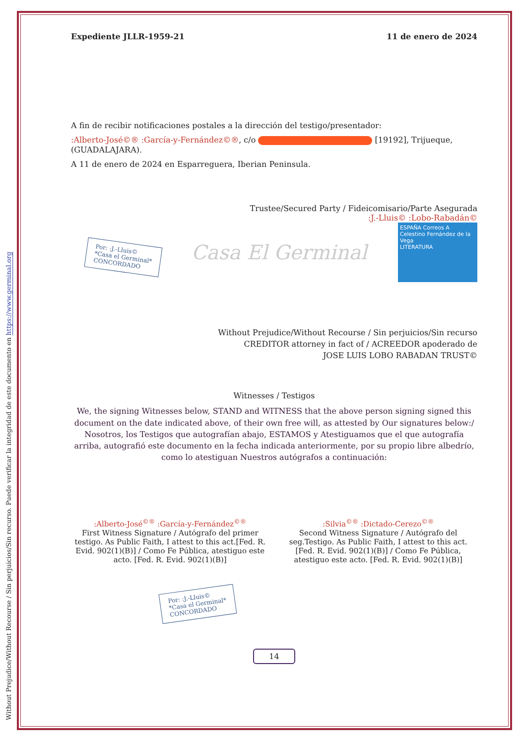Without Prejudice/Without Recourse / Sin perjuicios/Sin recurso. Puede verificar la integridad de este documento en https://www.germinal.org
Expediente JLLR-1959-21 11 de enero de 2024
A fin de recibir notificaciones postales a la dirección del testigo/presentador:
:Alberto-José©® :García-y-Fernández©®, c/o [19192], Trijueque, (GUADALAJARA).
A 11 de enero de 2024 en Esparreguera, Iberian Peninsula.
Trustee/Secured Party / Fideicomisario/Parte Asegurada
:J.-Lluis© :Lobo-Rabadán©
Por: :J.-Lluis©
*Casa el Germinal*
CONCORDADO
Casa El Germinal
ESPAÑA Correos A
Celestino Fernández de la Vega
LITERATURA
Without Prejudice/Without Recourse / Sin perjuicios/Sin recurso
CREDITOR attorney in fact of / ACREEDOR apoderado de
JOSE LUIS LOBO RABADAN TRUST©
Witnesses / Testigos
We, the signing Witnesses below, STAND and WITNESS that the above person signing signed this document on the date indicated above, of their own free will, as attested by Our signatures below:/ Nosotros, los Testigos que autografían abajo, ESTAMOS y Atestiguamos que el que autografía arriba, autografió este documento en la fecha indicada anteriormente, por su propio libre albedrío, como lo atestiguan Nuestros autógrafos a continuación:
:Alberto-José<sup>©®</sup> :García-y-Fernández<sup>©®</sup>
First Witness Signature / Autógrafo del primer testigo. As Public Faith, I attest to this act.[Fed. R. Evid. 902(1)(B)] / Como Fe Pública, atestiguo este acto. [Fed. R. Evid. 902(1)(B)]
:Silvia<sup>©®</sup> :Dictado-Cerezo<sup>©®</sup>
Second Witness Signature / Autógrafo del seg.Testigo. As Public Faith, I attest to this act. [Fed. R. Evid. 902(1)(B)] / Como Fe Pública, atestiguo este acto. [Fed. R. Evid. 902(1)(B)]
Por: :J.-Lluis©
*Casa el Germinal*
CONCORDADO
14